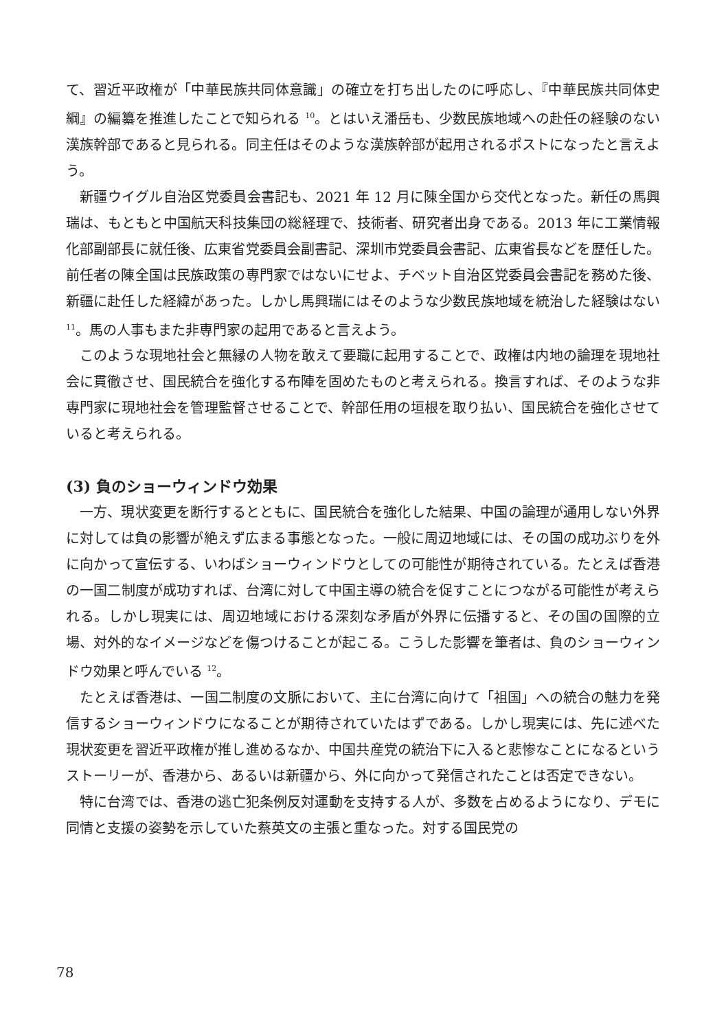て、習近平政権が「中華民族共同体意識」の確立を打ち出したのに呼応し、『中華民族共同体史綱』の編纂を推進したことで知られる <sup>10</sup>。とはいえ潘岳も、少数民族地域への赴任の経験のない漢族幹部であると見られる。同主任はそのような漢族幹部が起用されるポストになったと言えよう。
新疆ウイグル自治区党委員会書記も、2021 年 12 月に陳全国から交代となった。新任の馬興瑞は、もともと中国航天科技集団の総経理で、技術者、研究者出身である。2013 年に工業情報化部副部長に就任後、広東省党委員会副書記、深圳市党委員会書記、広東省長などを歴任した。前任者の陳全国は民族政策の専門家ではないにせよ、チベット自治区党委員会書記を務めた後、新疆に赴任した経緯があった。しかし馬興瑞にはそのような少数民族地域を統治した経験はない <sup>11</sup>。馬の人事もまた非専門家の起用であると言えよう。
このような現地社会と無縁の人物を敢えて要職に起用することで、政権は内地の論理を現地社会に貫徹させ、国民統合を強化する布陣を固めたものと考えられる。換言すれば、そのような非専門家に現地社会を管理監督させることで、幹部任用の垣根を取り払い、国民統合を強化させていると考えられる。
(3) 負のショーウィンドウ効果
一方、現状変更を断行するとともに、国民統合を強化した結果、中国の論理が通用しない外界に対しては負の影響が絶えず広まる事態となった。一般に周辺地域には、その国の成功ぶりを外に向かって宣伝する、いわばショーウィンドウとしての可能性が期待されている。たとえば香港の一国二制度が成功すれば、台湾に対して中国主導の統合を促すことにつながる可能性が考えられる。しかし現実には、周辺地域における深刻な矛盾が外界に伝播すると、その国の国際的立場、対外的なイメージなどを傷つけることが起こる。こうした影響を筆者は、負のショーウィンドウ効果と呼んでいる <sup>12</sup>。
たとえば香港は、一国二制度の文脈において、主に台湾に向けて「祖国」への統合の魅力を発信するショーウィンドウになることが期待されていたはずである。しかし現実には、先に述べた現状変更を習近平政権が推し進めるなか、中国共産党の統治下に入ると悲惨なことになるというストーリーが、香港から、あるいは新疆から、外に向かって発信されたことは否定できない。
特に台湾では、香港の逃亡犯条例反対運動を支持する人が、多数を占めるようになり、デモに同情と支援の姿勢を示していた蔡英文の主張と重なった。対する国民党の
78